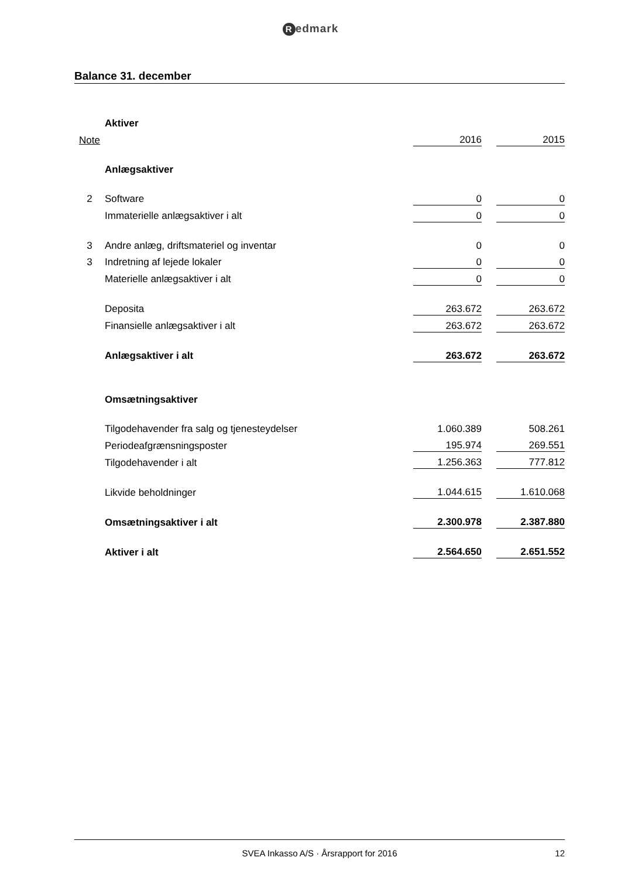Redmark
Balance 31. december
| | Aktiver | | | |
| Note | | 2016 | | 2015 |
| | Anlægsaktiver | | | |
| 2 | Software | 0 | | 0 |
| | Immaterielle anlægsaktiver i alt | 0 | | 0 |
| 3 | Andre anlæg, driftsmateriel og inventar | 0 | | 0 |
| 3 | Indretning af lejede lokaler | 0 | | 0 |
| | Materielle anlægsaktiver i alt | 0 | | 0 |
| | Deposita | 263.672 | | 263.672 |
| | Finansielle anlægsaktiver i alt | 263.672 | | 263.672 |
| | Anlægsaktiver i alt | 263.672 | | 263.672 |
| | Omsætningsaktiver | | | |
| | Tilgodehavender fra salg og tjenesteydelser | 1.060.389 | | 508.261 |
| | Periodeafgrænsningsposter | 195.974 | | 269.551 |
| | Tilgodehavender i alt | 1.256.363 | | 777.812 |
| | Likvide beholdninger | 1.044.615 | | 1.610.068 |
| | Omsætningsaktiver i alt | 2.300.978 | | 2.387.880 |
| | Aktiver i alt | 2.564.650 | | 2.651.552 |
SVEA Inkasso A/S · Årsrapport for 2016 12